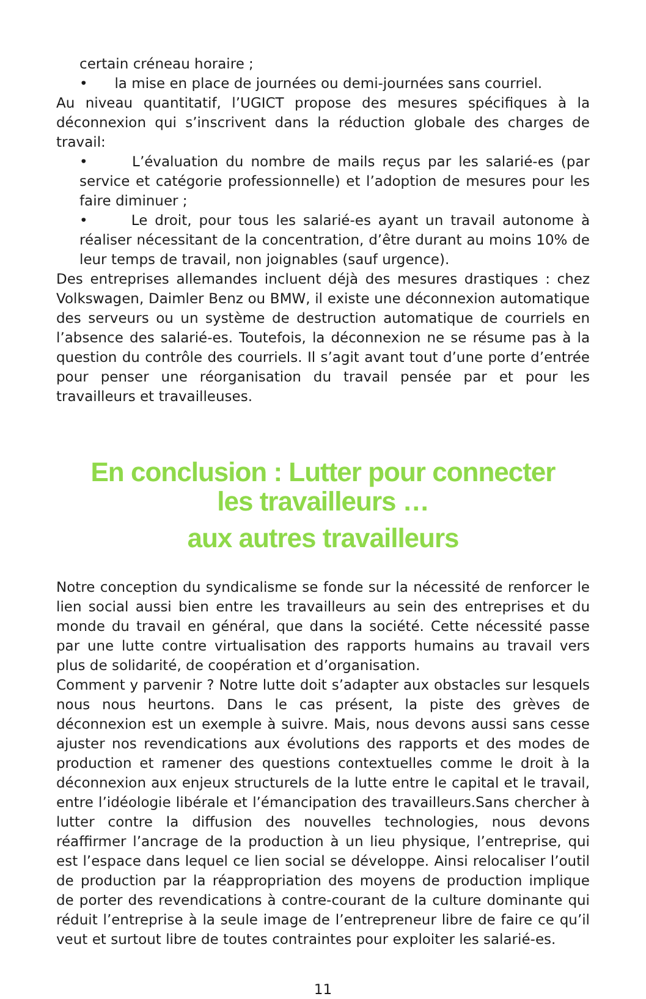certain créneau horaire ;
• la mise en place de journées ou demi-journées sans courriel.
Au niveau quantitatif, l’UGICT propose des mesures spécifiques à la déconnexion qui s’inscrivent dans la réduction globale des charges de travail:
• L’évaluation du nombre de mails reçus par les salarié-es (par service et catégorie professionnelle) et l’adoption de mesures pour les faire diminuer ;
• Le droit, pour tous les salarié-es ayant un travail autonome à réaliser nécessitant de la concentration, d’être durant au moins 10% de leur temps de travail, non joignables (sauf urgence).
Des entreprises allemandes incluent déjà des mesures drastiques : chez Volkswagen, Daimler Benz ou BMW, il existe une déconnexion automatique des serveurs ou un système de destruction automatique de courriels en l’absence des salarié-es. Toutefois, la déconnexion ne se résume pas à la question du contrôle des courriels. Il s’agit avant tout d’une porte d’entrée pour penser une réorganisation du travail pensée par et pour les travailleurs et travailleuses.
En conclusion : Lutter pour connecter
les travailleurs …
aux autres travailleurs
Notre conception du syndicalisme se fonde sur la nécessité de renforcer le lien social aussi bien entre les travailleurs au sein des entreprises et du monde du travail en général, que dans la société. Cette nécessité passe par une lutte contre virtualisation des rapports humains au travail vers plus de solidarité, de coopération et d’organisation.
Comment y parvenir ? Notre lutte doit s’adapter aux obstacles sur lesquels nous nous heurtons. Dans le cas présent, la piste des grèves de déconnexion est un exemple à suivre. Mais, nous devons aussi sans cesse ajuster nos revendications aux évolutions des rapports et des modes de production et ramener des questions contextuelles comme le droit à la déconnexion aux enjeux structurels de la lutte entre le capital et le travail, entre l’idéologie libérale et l’émancipation des travailleurs.Sans chercher à lutter contre la diffusion des nouvelles technologies, nous devons réaffirmer l’ancrage de la production à un lieu physique, l’entreprise, qui est l’espace dans lequel ce lien social se développe. Ainsi relocaliser l’outil de production par la réappropriation des moyens de production implique de porter des revendications à contre-courant de la culture dominante qui réduit l’entreprise à la seule image de l’entrepreneur libre de faire ce qu’il veut et surtout libre de toutes contraintes pour exploiter les salarié-es.
11